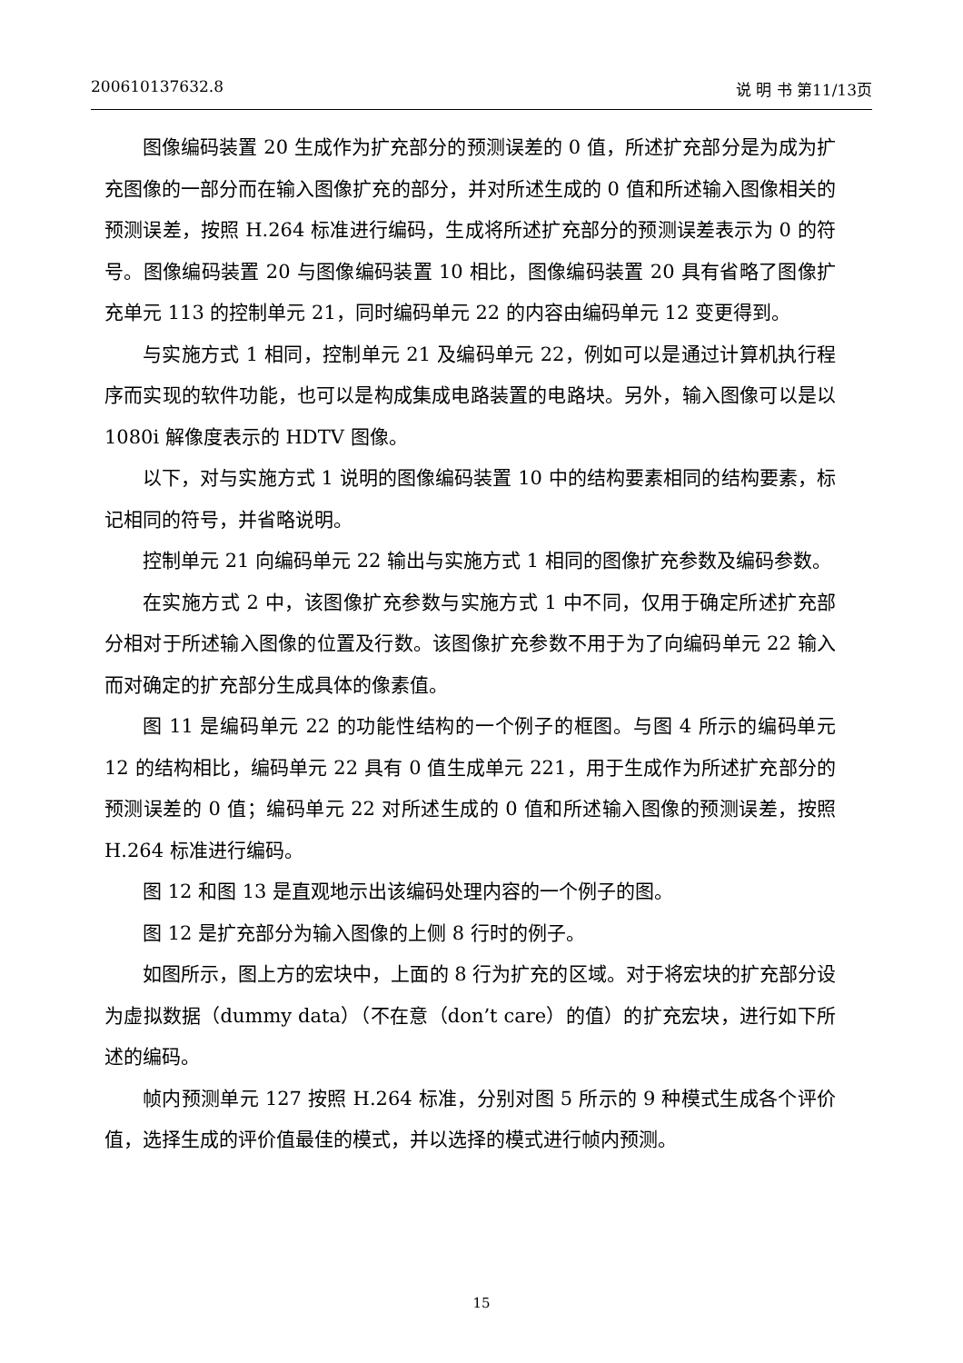200610137632.8 说 明 书 第11/13页
图像编码装置 20 生成作为扩充部分的预测误差的 0 值，所述扩充部分是为成为扩充图像的一部分而在输入图像扩充的部分，并对所述生成的 0 值和所述输入图像相关的预测误差，按照 H.264 标准进行编码，生成将所述扩充部分的预测误差表示为 0 的符号。图像编码装置 20 与图像编码装置 10 相比，图像编码装置 20 具有省略了图像扩充单元 113 的控制单元 21，同时编码单元 22 的内容由编码单元 12 变更得到。
与实施方式 1 相同，控制单元 21 及编码单元 22，例如可以是通过计算机执行程序而实现的软件功能，也可以是构成集成电路装置的电路块。另外，输入图像可以是以 1080i 解像度表示的 HDTV 图像。
以下，对与实施方式 1 说明的图像编码装置 10 中的结构要素相同的结构要素，标记相同的符号，并省略说明。
控制单元 21 向编码单元 22 输出与实施方式 1 相同的图像扩充参数及编码参数。
在实施方式 2 中，该图像扩充参数与实施方式 1 中不同，仅用于确定所述扩充部分相对于所述输入图像的位置及行数。该图像扩充参数不用于为了向编码单元 22 输入而对确定的扩充部分生成具体的像素值。
图 11 是编码单元 22 的功能性结构的一个例子的框图。与图 4 所示的编码单元 12 的结构相比，编码单元 22 具有 0 值生成单元 221，用于生成作为所述扩充部分的预测误差的 0 值；编码单元 22 对所述生成的 0 值和所述输入图像的预测误差，按照 H.264 标准进行编码。
图 12 和图 13 是直观地示出该编码处理内容的一个例子的图。
图 12 是扩充部分为输入图像的上侧 8 行时的例子。
如图所示，图上方的宏块中，上面的 8 行为扩充的区域。对于将宏块的扩充部分设为虚拟数据（dummy data）（不在意（don’t care）的值）的扩充宏块，进行如下所述的编码。
帧内预测单元 127 按照 H.264 标准，分别对图 5 所示的 9 种模式生成各个评价值，选择生成的评价值最佳的模式，并以选择的模式进行帧内预测。
15